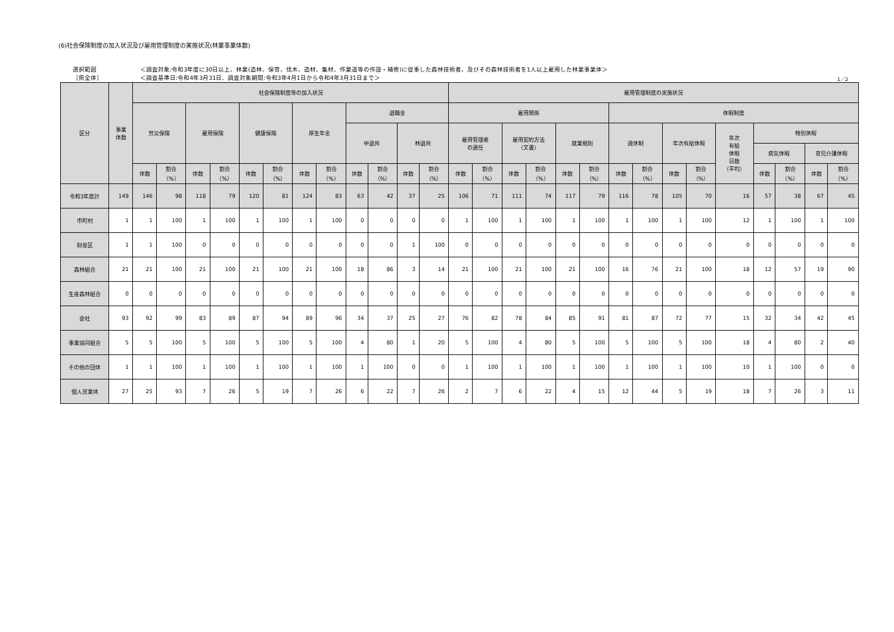(6)社会保険制度の加入状況及び雇用管理制度の実施状況(林業事業体数)
選択範囲
［県全体］
＜調査対象:令和3年度に30日以上、林業(造林、保育、伐木、造材、集材、作業道等の作設・補修)に従事した森林技術者、及びその森林技術者を1人以上雇用した林業事業体＞
＜調査基準日:令和4年3月31日、調査対象期間:令和3年4月1日から令和4年3月31日まで＞
1／2
| 区分 | 事業 体数 | 社会保険制度等の加入状況 | | | | | | | | | | | | 雇用管理制度の実施状況 | | | | | | | | | | | | | | |
| --- | --- | --- | --- | --- | --- | --- | --- | --- | --- | --- | --- | --- | --- | --- | --- | --- | --- | --- | --- | --- | --- | --- | --- | --- | --- | --- | --- | --- |
| | | 労災保険 | | 雇用保険 | | 健康保険 | | 厚生年金 | | 退職金 | | | | 雇用関係 | | | | | | 休暇制度 | | | | | | | | |
| | | | | | | | | | | 中退共 | | 林退共 | | 雇用管理者 の選任 | | 雇用契約方法 （文書） | | 就業規則 | | 週休制 | | 年次有給休暇 | | 年次 有給 休暇 日数 （平均） | 特別休暇 | | | |
| | | | | | | | | | | | | | | | | | | | | | | | | | 病気休暇 | | 育児介護休暇 | |
| | | 体数 | 割合 （%） | 体数 | 割合 （%） | 体数 | 割合 （%） | 体数 | 割合 （%） | 体数 | 割合 （%） | 体数 | 割合 （%） | 体数 | 割合 （%） | 体数 | 割合 （%） | 体数 | 割合 （%） | 体数 | 割合 （%） | 体数 | 割合 （%） | | 体数 | 割合 （%） | 体数 | 割合 （%） |
| 令和3年度計 | 149 | 146 | 98 | 118 | 79 | 120 | 81 | 124 | 83 | 63 | 42 | 37 | 25 | 106 | 71 | 111 | 74 | 117 | 79 | 116 | 78 | 105 | 70 | 16 | 57 | 38 | 67 | 45 |
| 市町村 | 1 | 1 | 100 | 1 | 100 | 1 | 100 | 1 | 100 | 0 | 0 | 0 | 0 | 1 | 100 | 1 | 100 | 1 | 100 | 1 | 100 | 1 | 100 | 12 | 1 | 100 | 1 | 100 |
| 財産区 | 1 | 1 | 100 | 0 | 0 | 0 | 0 | 0 | 0 | 0 | 0 | 1 | 100 | 0 | 0 | 0 | 0 | 0 | 0 | 0 | 0 | 0 | 0 | 0 | 0 | 0 | 0 | 0 |
| 森林組合 | 21 | 21 | 100 | 21 | 100 | 21 | 100 | 21 | 100 | 18 | 86 | 3 | 14 | 21 | 100 | 21 | 100 | 21 | 100 | 16 | 76 | 21 | 100 | 18 | 12 | 57 | 19 | 90 |
| 生産森林組合 | 0 | 0 | 0 | 0 | 0 | 0 | 0 | 0 | 0 | 0 | 0 | 0 | 0 | 0 | 0 | 0 | 0 | 0 | 0 | 0 | 0 | 0 | 0 | 0 | 0 | 0 | 0 | 0 |
| 会社 | 93 | 92 | 99 | 83 | 89 | 87 | 94 | 89 | 96 | 34 | 37 | 25 | 27 | 76 | 82 | 78 | 84 | 85 | 91 | 81 | 87 | 72 | 77 | 15 | 32 | 34 | 42 | 45 |
| 事業協同組合 | 5 | 5 | 100 | 5 | 100 | 5 | 100 | 5 | 100 | 4 | 80 | 1 | 20 | 5 | 100 | 4 | 80 | 5 | 100 | 5 | 100 | 5 | 100 | 18 | 4 | 80 | 2 | 40 |
| その他の団体 | 1 | 1 | 100 | 1 | 100 | 1 | 100 | 1 | 100 | 1 | 100 | 0 | 0 | 1 | 100 | 1 | 100 | 1 | 100 | 1 | 100 | 1 | 100 | 10 | 1 | 100 | 0 | 0 |
| 個人営業体 | 27 | 25 | 93 | 7 | 26 | 5 | 19 | 7 | 26 | 6 | 22 | 7 | 26 | 2 | 7 | 6 | 22 | 4 | 15 | 12 | 44 | 5 | 19 | 18 | 7 | 26 | 3 | 11 |